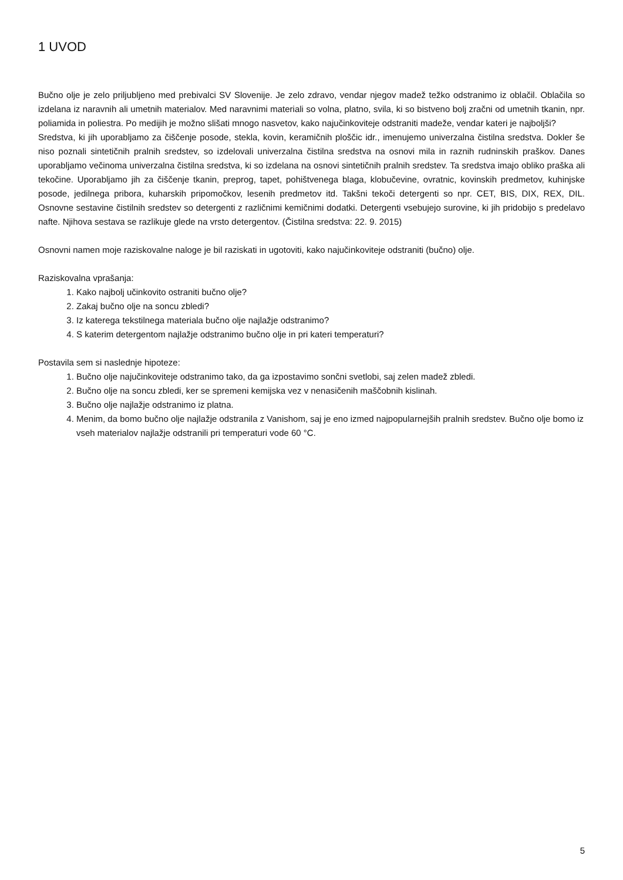1 UVOD
Bučno olje je zelo priljubljeno med prebivalci SV Slovenije. Je zelo zdravo, vendar njegov madež težko odstranimo iz oblačil. Oblačila so izdelana iz naravnih ali umetnih materialov. Med naravnimi materiali so volna, platno, svila, ki so bistveno bolj zračni od umetnih tkanin, npr. poliamida in poliestra. Po medijih je možno slišati mnogo nasvetov, kako najučinkoviteje odstraniti madeže, vendar kateri je najboljši?
Sredstva, ki jih uporabljamo za čiščenje posode, stekla, kovin, keramičnih ploščic idr., imenujemo univerzalna čistilna sredstva. Dokler še niso poznali sintetičnih pralnih sredstev, so izdelovali univerzalna čistilna sredstva na osnovi mila in raznih rudninskih praškov. Danes uporabljamo večinoma univerzalna čistilna sredstva, ki so izdelana na osnovi sintetičnih pralnih sredstev. Ta sredstva imajo obliko praška ali tekočine. Uporabljamo jih za čiščenje tkanin, preprog, tapet, pohištvenega blaga, klobučevine, ovratnic, kovinskih predmetov, kuhinjske posode, jedilnega pribora, kuharskih pripomočkov, lesenih predmetov itd. Takšni tekoči detergenti so npr. CET, BIS, DIX, REX, DIL. Osnovne sestavine čistilnih sredstev so detergenti z različnimi kemičnimi dodatki. Detergenti vsebujejo surovine, ki jih pridobijo s predelavo nafte. Njihova sestava se razlikuje glede na vrsto detergentov. (Čistilna sredstva: 22. 9. 2015)
Osnovni namen moje raziskovalne naloge je bil raziskati in ugotoviti, kako najučinkoviteje odstraniti (bučno) olje.
Raziskovalna vprašanja:
1. Kako najbolj učinkovito ostraniti bučno olje?
2. Zakaj bučno olje na soncu zbledi?
3. Iz katerega tekstilnega materiala bučno olje najlažje odstranimo?
4. S katerim detergentom najlažje odstranimo bučno olje in pri kateri temperaturi?
Postavila sem si naslednje hipoteze:
1. Bučno olje najučinkoviteje odstranimo tako, da ga izpostavimo sončni svetlobi, saj zelen madež zbledi.
2. Bučno olje na soncu zbledi, ker se spremeni kemijska vez v nenasičenih maščobnih kislinah.
3. Bučno olje najlažje odstranimo iz platna.
4. Menim, da bomo bučno olje najlažje odstranila z Vanishom, saj je eno izmed najpopularnejših pralnih sredstev. Bučno olje bomo iz vseh materialov najlažje odstranili pri temperaturi vode 60 °C.
5